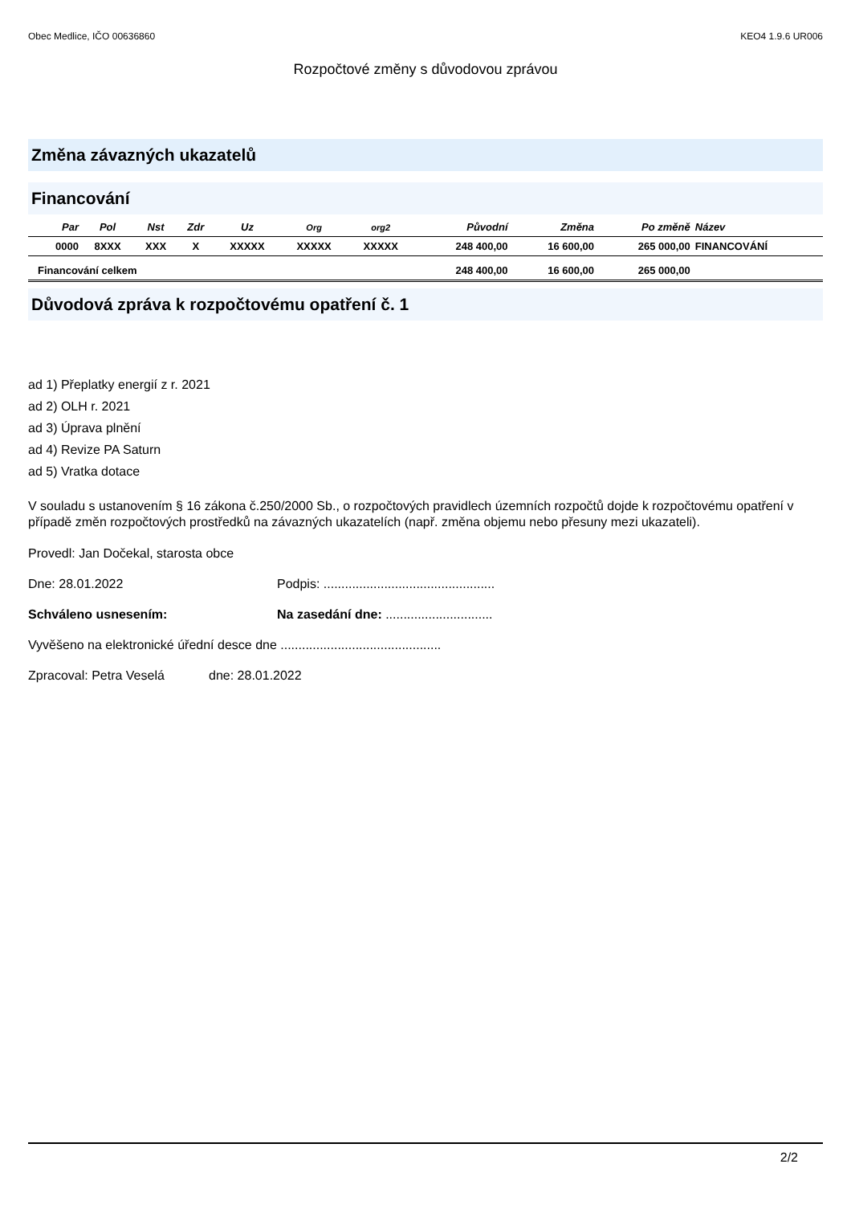Obec Medlice, IČO 00636860 KEO4 1.9.6 UR006
Rozpočtové změny s důvodovou zprávou
Změna závazných ukazatelů
Financování
| Par | Pol | Nst | Zdr | Uz | Org | org2 | Původní | Změna | Po změně | Název |
| --- | --- | --- | --- | --- | --- | --- | --- | --- | --- | --- |
| 0000 | 8XXX | XXX | X | XXXXX | XXXXX | XXXXX | 248 400,00 | 16 600,00 | 265 000,00 | FINANCOVÁNÍ |
| Financování celkem | | | | | | | 248 400,00 | 16 600,00 | 265 000,00 | |
Důvodová zpráva k rozpočtovému opatření č. 1
ad 1) Přeplatky energií z r. 2021
ad 2) OLH r. 2021
ad 3) Úprava plnění
ad 4) Revize PA Saturn
ad 5) Vratka dotace
V souladu s ustanovením § 16 zákona č.250/2000 Sb., o rozpočtových pravidlech územních rozpočtů dojde k rozpočtovému opatření v případě změn rozpočtových prostředků na závazných ukazatelích (např. změna objemu nebo přesuny mezi ukazateli).
Provedl: Jan Dočekal, starosta obce
Dne: 28.01.2022 Podpis: ................................................
Schváleno usnesením: Na zasedání dne: ..............................
Vyvěšeno na elektronické úřední desce dne .............................................
Zpracoval: Petra Veselá dne: 28.01.2022
2/2